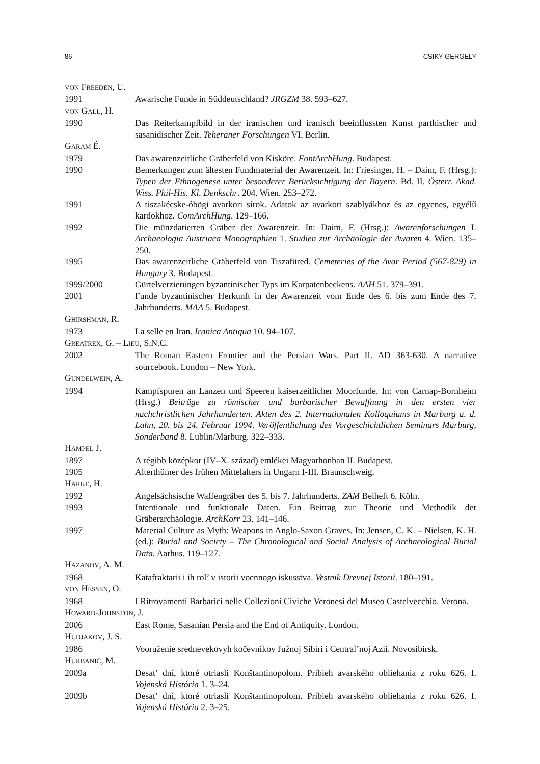86 CSIKY GERGELY
VON FREEDEN, U.
1991 Awarische Funde in Süddeutschland? JRGZM 38. 593–627.
VON GALL, H.
1990 Das Reiterkampfbild in der iranischen und iranisch beeinflussten Kunst parthischer und sasanidischer Zeit. Teheraner Forschungen VI. Berlin.
GARAM É.
1979 Das awarenzeitliche Gräberfeld von Kisköre. FontArchHung. Budapest.
1990 Bemerkungen zum ältesten Fundmaterial der Awarenzeit. In: Friesinger, H. – Daim, F. (Hrsg.): Typen der Ethnogenese unter besonderer Berücksichtigung der Bayern. Bd. II. Österr. Akad. Wiss. Phil-His. Kl. Denkschr. 204. Wien. 253–272.
1991 A tiszakécske-óbögi avarkori sírok. Adatok az avarkori szablyákhoz és az egyenes, egyélű kardokhoz. ComArchHung. 129–166.
1992 Die münzdatierten Gräber der Awarenzeit. In: Daim, F. (Hrsg.): Awarenforschungen I. Archaeologia Austriaca Monographien 1. Studien zur Archäologie der Awaren 4. Wien. 135–250.
1995 Das awarenzeitliche Gräberfeld von Tiszafüred. Cemeteries of the Avar Period (567-829) in Hungary 3. Budapest.
1999/2000 Gürtelverzierungen byzantinischer Typs im Karpatenbeckens. AAH 51. 379–391.
2001 Funde byzantinischer Herkunft in der Awarenzeit vom Ende des 6. bis zum Ende des 7. Jahrhunderts. MAA 5. Budapest.
GHIRSHMAN, R.
1973 La selle en Iran. Iranica Antiqua 10. 94–107.
GREATREX, G. – LIEU, S.N.C.
2002 The Roman Eastern Frontier and the Persian Wars. Part II. AD 363-630. A narrative sourcebook. London – New York.
GUNDELWEIN, A.
1994 Kampfspuren an Lanzen und Speeren kaiserzeitlicher Moorfunde. In: von Carnap-Bornheim (Hrsg.) Beiträge zu römischer und barbarischer Bewaffnung in den ersten vier nachchristlichen Jahrhunderten. Akten des 2. Internationalen Kolloquiums in Marburg a. d. Lahn, 20. bis 24. Februar 1994. Veröffentlichung des Vorgeschichtlichen Seminars Marburg, Sonderband 8. Lublin/Marburg. 322–333.
HAMPEL J.
1897 A régibb középkor (IV–X. század) emlékei Magyarhonban II. Budapest.
1905 Alterthümer des frühen Mittelalters in Ungarn I-III. Braunschweig.
HÄRKE, H.
1992 Angelsächsische Waffengräber des 5. bis 7. Jahrhunderts. ZAM Beiheft 6. Köln.
1993 Intentionale und funktionale Daten. Ein Beitrag zur Theorie und Methodik der Gräberarchäologie. ArchKorr 23. 141–146.
1997 Material Culture as Myth: Weapons in Anglo-Saxon Graves. In: Jensen, C. K. – Nielsen, K. H. (ed.): Burial and Society – The Chronological and Social Analysis of Archaeological Burial Data. Aarhus. 119–127.
HAZANOV, A. M.
1968 Katafraktarii i ih rol’ v istorii voennogo iskusstva. Vestnik Drevnej Istorii. 180–191.
VON HESSEN, O.
1968 I Ritrovamenti Barbarici nelle Collezioni Civiche Veronesi del Museo Castelvecchio. Verona.
HOWARD-JOHNSTON, J.
2006 East Rome, Sasanian Persia and the End of Antiquity. London.
HUDJAKOV, J. S.
1986 Vooruženie srednevekovyh kočevnikov Južnoj Sibiri i Central’noj Azii. Novosibirsk.
HURBANIČ, M.
2009a Desat’ dní, ktoré otriasli Konštantinopolom. Pribieh avarského obliehania z roku 626. I. Vojenská História 1. 3–24.
2009b Desat’ dní, ktoré otriasli Konštantinopolom. Pribieh avarského obliehania z roku 626. I. Vojenská História 2. 3–25.